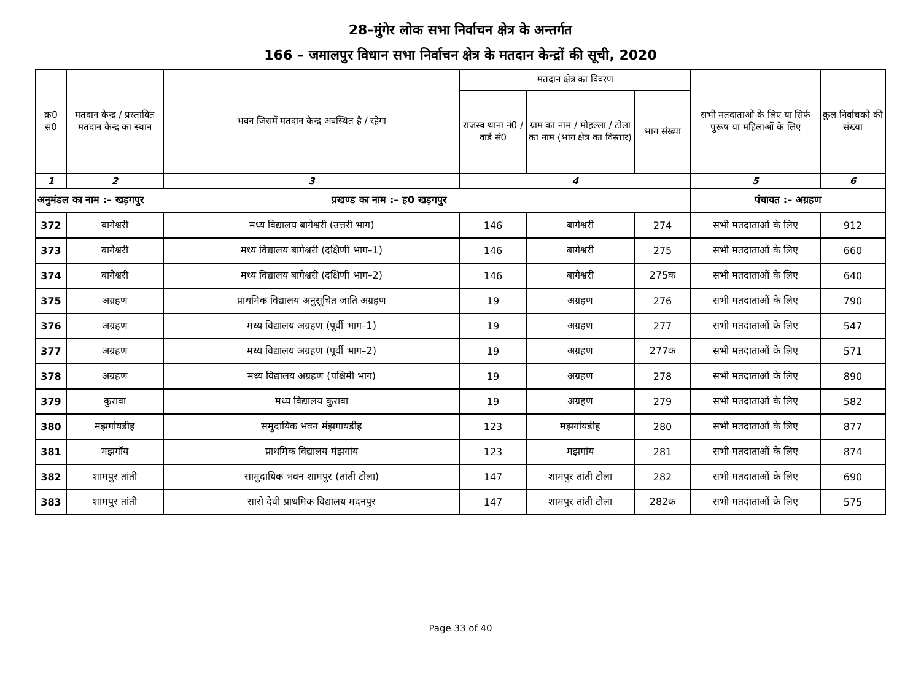28–मुंगेर लोक सभा निर्वाचन क्षेत्र के अन्तर्गत
166 – जमालपुर विधान सभा निर्वाचन क्षेत्र के मतदान केन्द्रों की सूची, 2020
| क्र0 सं0 | मतदान केन्द्र / प्रस्तावित मतदान केन्द्र का स्थान | भवन जिसमें मतदान केन्द्र अवस्थित है / रहेगा | मतदान क्षेत्र का विवरण | | | सभी मतदाताओं के लिए या सिर्फ पुरूष या महिलाओं के लिए | कुल निर्वाचको की संख्या |
| --- | --- | --- | --- | --- | --- | --- | --- |
| | | | राजस्व थाना नं0 / वार्ड सं0 | ग्राम का नाम / मोहल्ला / टोला का नाम (भाग क्षेत्र का विस्तार) | भाग संख्या | | |
| 1 | 2 | 3 | 4 | | | 5 | 6 |
| अनुमंडल का नाम :– खड़गपुर प्रखण्ड का नाम :– ह0 खड़गपुर | | | | | | पंचायत :– अग्रहण | |
| 372 | बागेश्वरी | मध्य विद्यालय बागेश्वरी (उत्तरी भाग) | 146 | बागेश्वरी | 274 | सभी मतदाताओं के लिए | 912 |
| 373 | बागेश्वरी | मध्य विद्यालय बागेश्वरी (दक्षिणी भाग–1) | 146 | बागेश्वरी | 275 | सभी मतदाताओं के लिए | 660 |
| 374 | बागेश्वरी | मध्य विद्यालय बागेश्वरी (दक्षिणी भाग–2) | 146 | बागेश्वरी | 275क | सभी मतदाताओं के लिए | 640 |
| 375 | अग्रहण | प्राथमिक विद्यालय अनुसूचित जाति अग्रहण | 19 | अग्रहण | 276 | सभी मतदाताओं के लिए | 790 |
| 376 | अग्रहण | मध्य विद्यालय अग्रहण (पूर्वी भाग–1) | 19 | अग्रहण | 277 | सभी मतदाताओं के लिए | 547 |
| 377 | अग्रहण | मध्य विद्यालय अग्रहण (पूर्वी भाग–2) | 19 | अग्रहण | 277क | सभी मतदाताओं के लिए | 571 |
| 378 | अग्रहण | मध्य विद्यालय अग्रहण (पश्चिमी भाग) | 19 | अग्रहण | 278 | सभी मतदाताओं के लिए | 890 |
| 379 | कुरावा | मध्य विद्यालय कुरावा | 19 | अग्रहण | 279 | सभी मतदाताओं के लिए | 582 |
| 380 | मझगांयडीह | समुदायिक भवन मंझगायडीह | 123 | मझगांयडीह | 280 | सभी मतदाताओं के लिए | 877 |
| 381 | मझगॉय | प्राथमिक विद्यालय मंझगांय | 123 | मझगांय | 281 | सभी मतदाताओं के लिए | 874 |
| 382 | शामपुर तांती | सामुदायिक भवन शामपुर (तांती टोला) | 147 | शामपुर तांती टोला | 282 | सभी मतदाताओं के लिए | 690 |
| 383 | शामपुर तांती | सारो देवी प्राथमिक विद्यालय मदनपुर | 147 | शामपुर तांती टोला | 282क | सभी मतदाताओं के लिए | 575 |
Page 33 of 40